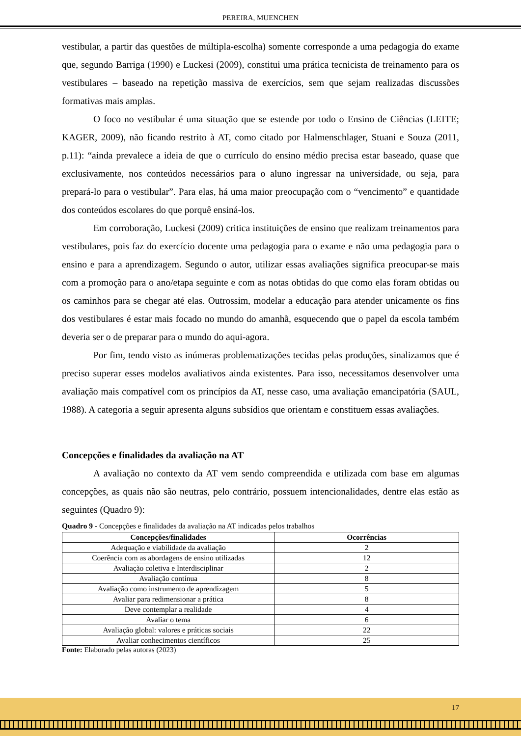PEREIRA, MUENCHEN
vestibular, a partir das questões de múltipla-escolha) somente corresponde a uma pedagogia do exame que, segundo Barriga (1990) e Luckesi (2009), constitui uma prática tecnicista de treinamento para os vestibulares – baseado na repetição massiva de exercícios, sem que sejam realizadas discussões formativas mais amplas.
O foco no vestibular é uma situação que se estende por todo o Ensino de Ciências (LEITE; KAGER, 2009), não ficando restrito à AT, como citado por Halmenschlager, Stuani e Souza (2011, p.11): “ainda prevalece a ideia de que o currículo do ensino médio precisa estar baseado, quase que exclusivamente, nos conteúdos necessários para o aluno ingressar na universidade, ou seja, para prepará-lo para o vestibular”. Para elas, há uma maior preocupação com o “vencimento” e quantidade dos conteúdos escolares do que porquê ensiná-los.
Em corroboração, Luckesi (2009) critica instituições de ensino que realizam treinamentos para vestibulares, pois faz do exercício docente uma pedagogia para o exame e não uma pedagogia para o ensino e para a aprendizagem. Segundo o autor, utilizar essas avaliações significa preocupar-se mais com a promoção para o ano/etapa seguinte e com as notas obtidas do que como elas foram obtidas ou os caminhos para se chegar até elas. Outrossim, modelar a educação para atender unicamente os fins dos vestibulares é estar mais focado no mundo do amanhã, esquecendo que o papel da escola também deveria ser o de preparar para o mundo do aqui-agora.
Por fim, tendo visto as inúmeras problematizações tecidas pelas produções, sinalizamos que é preciso superar esses modelos avaliativos ainda existentes. Para isso, necessitamos desenvolver uma avaliação mais compatível com os princípios da AT, nesse caso, uma avaliação emancipatória (SAUL, 1988). A categoria a seguir apresenta alguns subsídios que orientam e constituem essas avaliações.
Concepções e finalidades da avaliação na AT
A avaliação no contexto da AT vem sendo compreendida e utilizada com base em algumas concepções, as quais não são neutras, pelo contrário, possuem intencionalidades, dentre elas estão as seguintes (Quadro 9):
Quadro 9 - Concepções e finalidades da avaliação na AT indicadas pelos trabalhos
| Concepções/finalidades | Ocorrências |
| --- | --- |
| Adequação e viabilidade da avaliação | 2 |
| Coerência com as abordagens de ensino utilizadas | 12 |
| Avaliação coletiva e Interdisciplinar | 2 |
| Avaliação contínua | 8 |
| Avaliação como instrumento de aprendizagem | 5 |
| Avaliar para redimensionar a prática | 8 |
| Deve contemplar a realidade | 4 |
| Avaliar o tema | 6 |
| Avaliação global: valores e práticas sociais | 22 |
| Avaliar conhecimentos científicos | 25 |
Fonte: Elaborado pelas autoras (2023)
17